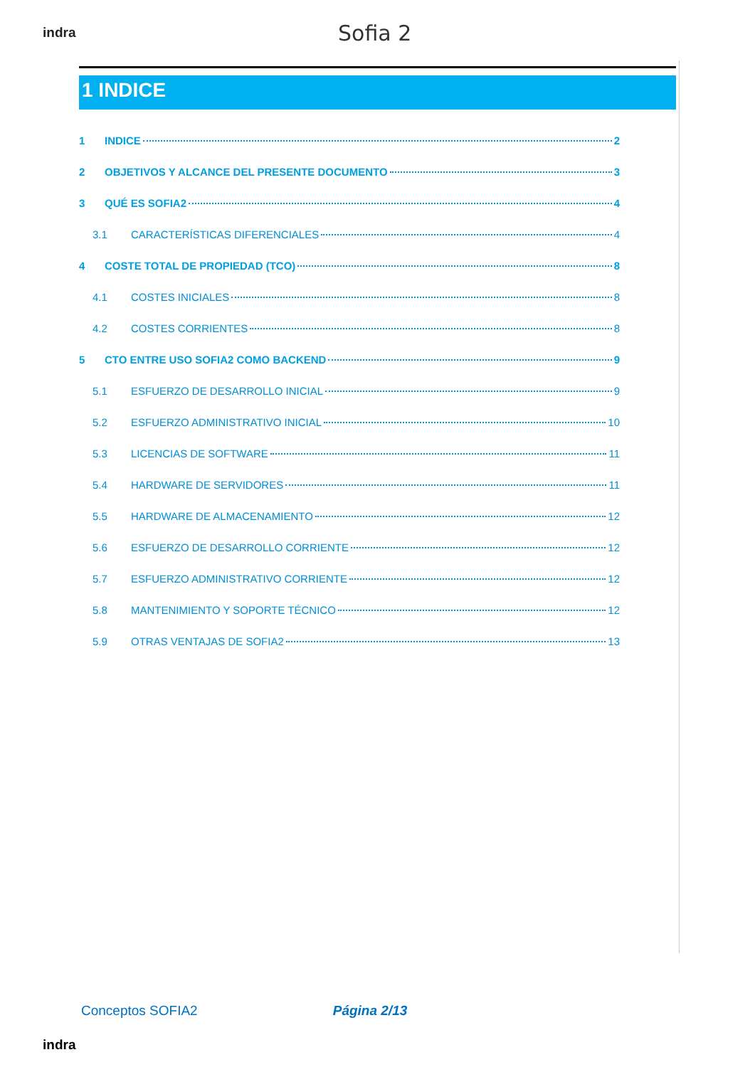indra
Sofia 2
1 INDICE
1 INDICE 2
2 OBJETIVOS Y ALCANCE DEL PRESENTE DOCUMENTO 3
3 QUÉ ES SOFIA2 4
3.1 CARACTERÍSTICAS DIFERENCIALES 4
4 COSTE TOTAL DE PROPIEDAD (TCO) 8
4.1 COSTES INICIALES 8
4.2 COSTES CORRIENTES 8
5 CTO ENTRE USO SOFIA2 COMO BACKEND 9
5.1 ESFUERZO DE DESARROLLO INICIAL 9
5.2 ESFUERZO ADMINISTRATIVO INICIAL 10
5.3 LICENCIAS DE SOFTWARE 11
5.4 HARDWARE DE SERVIDORES 11
5.5 HARDWARE DE ALMACENAMIENTO 12
5.6 ESFUERZO DE DESARROLLO CORRIENTE 12
5.7 ESFUERZO ADMINISTRATIVO CORRIENTE 12
5.8 MANTENIMIENTO Y SOPORTE TÉCNICO 12
5.9 OTRAS VENTAJAS DE SOFIA2 13
Conceptos SOFIA2 Página 2/13
indra